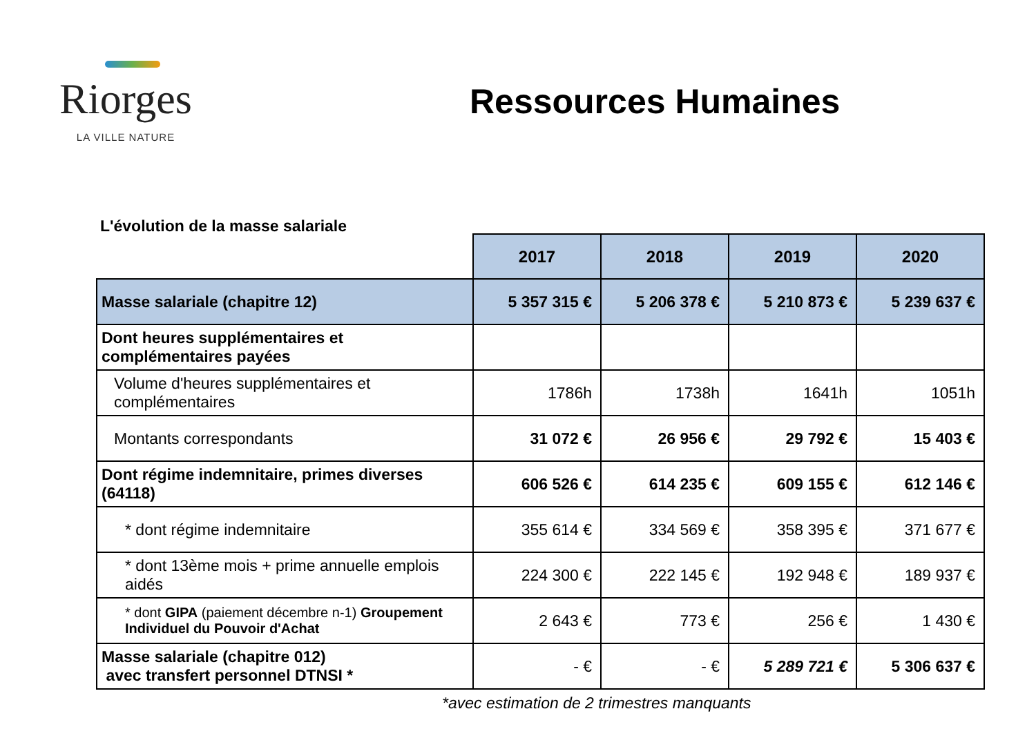Riorges
LA VILLE NATURE
Ressources Humaines
L'évolution de la masse salariale
| | 2017 | 2018 | 2019 | 2020 |
| Masse salariale (chapitre 12) | 5 357 315 € | 5 206 378 € | 5 210 873 € | 5 239 637 € |
| Dont heures supplémentaires et complémentaires payées | | | | |
| Volume d'heures supplémentaires et complémentaires | 1786h | 1738h | 1641h | 1051h |
| Montants correspondants | 31 072 € | 26 956 € | 29 792 € | 15 403 € |
| Dont régime indemnitaire, primes diverses (64118) | 606 526 € | 614 235 € | 609 155 € | 612 146 € |
| * dont régime indemnitaire | 355 614 € | 334 569 € | 358 395 € | 371 677 € |
| * dont 13ème mois + prime annuelle emplois aidés | 224 300 € | 222 145 € | 192 948 € | 189 937 € |
| * dont GIPA (paiement décembre n-1) Groupement Individuel du Pouvoir d'Achat | 2 643 € | 773 € | 256 € | 1 430 € |
| Masse salariale (chapitre 012) avec transfert personnel DTNSI * | - € | - € | 5 289 721 € | 5 306 637 € |
*avec estimation de 2 trimestres manquants